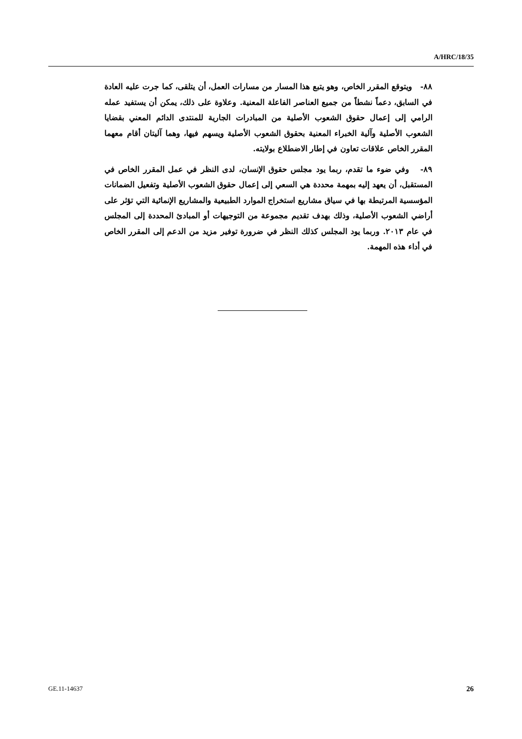A/HRC/18/35
٨٨- ويتوقع المقرر الخاص، وهو يتبع هذا المسار من مسارات العمل، أن يتلقى، كما جرت عليه العادة في السابق، دعماً نشطاً من جميع العناصر الفاعلة المعنية. وعلاوة على ذلك، يمكن أن يستفيد عمله الرامي إلى إعمال حقوق الشعوب الأصلية من المبادرات الجارية للمنتدى الدائم المعني بقضايا الشعوب الأصلية وآلية الخبراء المعنية بحقوق الشعوب الأصلية ويسهم فيها، وهما آليتان أقام معهما المقرر الخاص علاقات تعاون في إطار الاضطلاع بولايته.
٨٩- وفي ضوء ما تقدم، ربما يود مجلس حقوق الإنسان، لدى النظر في عمل المقرر الخاص في المستقبل، أن يعهد إليه بمهمة محددة هي السعي إلى إعمال حقوق الشعوب الأصلية وتفعيل الضمانات المؤسسية المرتبطة بها في سياق مشاريع استخراج الموارد الطبيعية والمشاريع الإنمائية التي تؤثر على أراضي الشعوب الأصلية، وذلك بهدف تقديم مجموعة من التوجيهات أو المبادئ المحددة إلى المجلس في عام ٢٠١٣. وربما يود المجلس كذلك النظر في ضرورة توفير مزيد من الدعم إلى المقرر الخاص في أداء هذه المهمة.
GE.11-14637 26